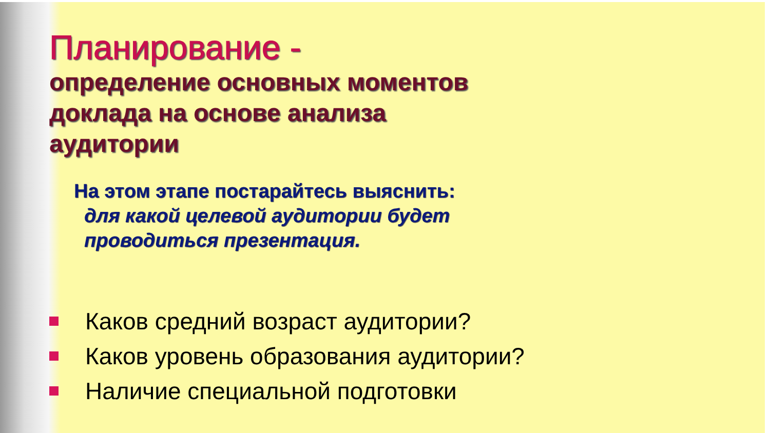Планирование -
определение основных моментов
доклада на основе анализа
аудитории
На этом этапе постарайтесь выяснить:
для какой целевой аудитории будет
проводиться презентация.
Каков средний возраст аудитории?
Каков уровень образования аудитории?
Наличие специальной подготовки